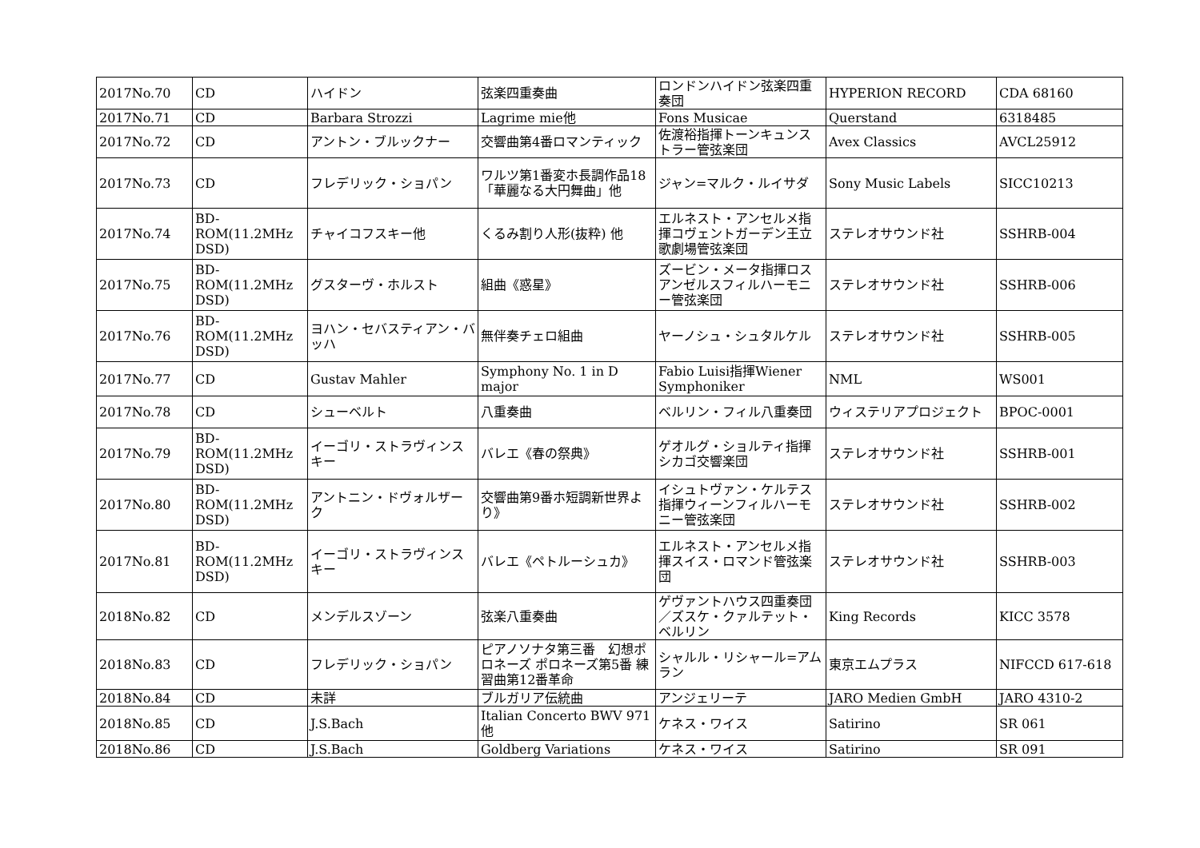| 2017No.70 | CD | ハイドン | 弦楽四重奏曲 | ロンドンハイドン弦楽四重奏団 | HYPERION RECORD | CDA 68160 |
| 2017No.71 | CD | Barbara Strozzi | Lagrime mie他 | Fons Musicae | Querstand | 6318485 |
| 2017No.72 | CD | アントン・ブルックナー | 交響曲第4番ロマンティック | 佐渡裕指揮トーンキュンストラー管弦楽団 | Avex Classics | AVCL25912 |
| 2017No.73 | CD | フレデリック・ショパン | ワルツ第1番変ホ長調作品18「華麗なる大円舞曲」他 | ジャン=マルク・ルイサダ | Sony Music Labels | SICC10213 |
| 2017No.74 | BD-ROM(11.2MHz DSD) | チャイコフスキー他 | くるみ割り人形(抜粋) 他 | エルネスト・アンセルメ指揮コヴェントガーデン王立歌劇場管弦楽団 | ステレオサウンド社 | SSHRB-004 |
| 2017No.75 | BD-ROM(11.2MHz DSD) | グスターヴ・ホルスト | 組曲《惑星》 | ズービン・メータ指揮ロスアンゼルスフィルハーモニー管弦楽団 | ステレオサウンド社 | SSHRB-006 |
| 2017No.76 | BD-ROM(11.2MHz DSD) | ヨハン・セバスティアン・バッハ | 無伴奏チェロ組曲 | ヤーノシュ・シュタルケル | ステレオサウンド社 | SSHRB-005 |
| 2017No.77 | CD | Gustav Mahler | Symphony No. 1 in D major | Fabio Luisi指揮Wiener Symphoniker | NML | WS001 |
| 2017No.78 | CD | シューベルト | 八重奏曲 | ベルリン・フィル八重奏団 | ウィステリアプロジェクト | BPOC-0001 |
| 2017No.79 | BD-ROM(11.2MHz DSD) | イーゴリ・ストラヴィンスキー | バレエ《春の祭典》 | ゲオルグ・ショルティ指揮シカゴ交響楽団 | ステレオサウンド社 | SSHRB-001 |
| 2017No.80 | BD-ROM(11.2MHz DSD) | アントニン・ドヴォルザーク | 交響曲第9番ホ短調新世界より》 | イシュトヴァン・ケルテス指揮ウィーンフィルハーモニー管弦楽団 | ステレオサウンド社 | SSHRB-002 |
| 2017No.81 | BD-ROM(11.2MHz DSD) | イーゴリ・ストラヴィンスキー | バレエ《ペトルーシュカ》 | エルネスト・アンセルメ指揮スイス・ロマンド管弦楽団 | ステレオサウンド社 | SSHRB-003 |
| 2018No.82 | CD | メンデルスゾーン | 弦楽八重奏曲 | ゲヴァントハウス四重奏団／ズスケ・クァルテット・ベルリン | King Records | KICC 3578 |
| 2018No.83 | CD | フレデリック・ショパン | ピアノソナタ第三番 幻想ポロネーズ ポロネーズ第5番 練習曲第12番革命 | シャルル・リシャール=アムラン | 東京エムプラス | NIFCCD 617-618 |
| 2018No.84 | CD | 未詳 | ブルガリア伝統曲 | アンジェリーテ | JARO Medien GmbH | JARO 4310-2 |
| 2018No.85 | CD | J.S.Bach | Italian Concerto BWV 971他 | ケネス・ワイス | Satirino | SR 061 |
| 2018No.86 | CD | J.S.Bach | Goldberg Variations | ケネス・ワイス | Satirino | SR 091 |